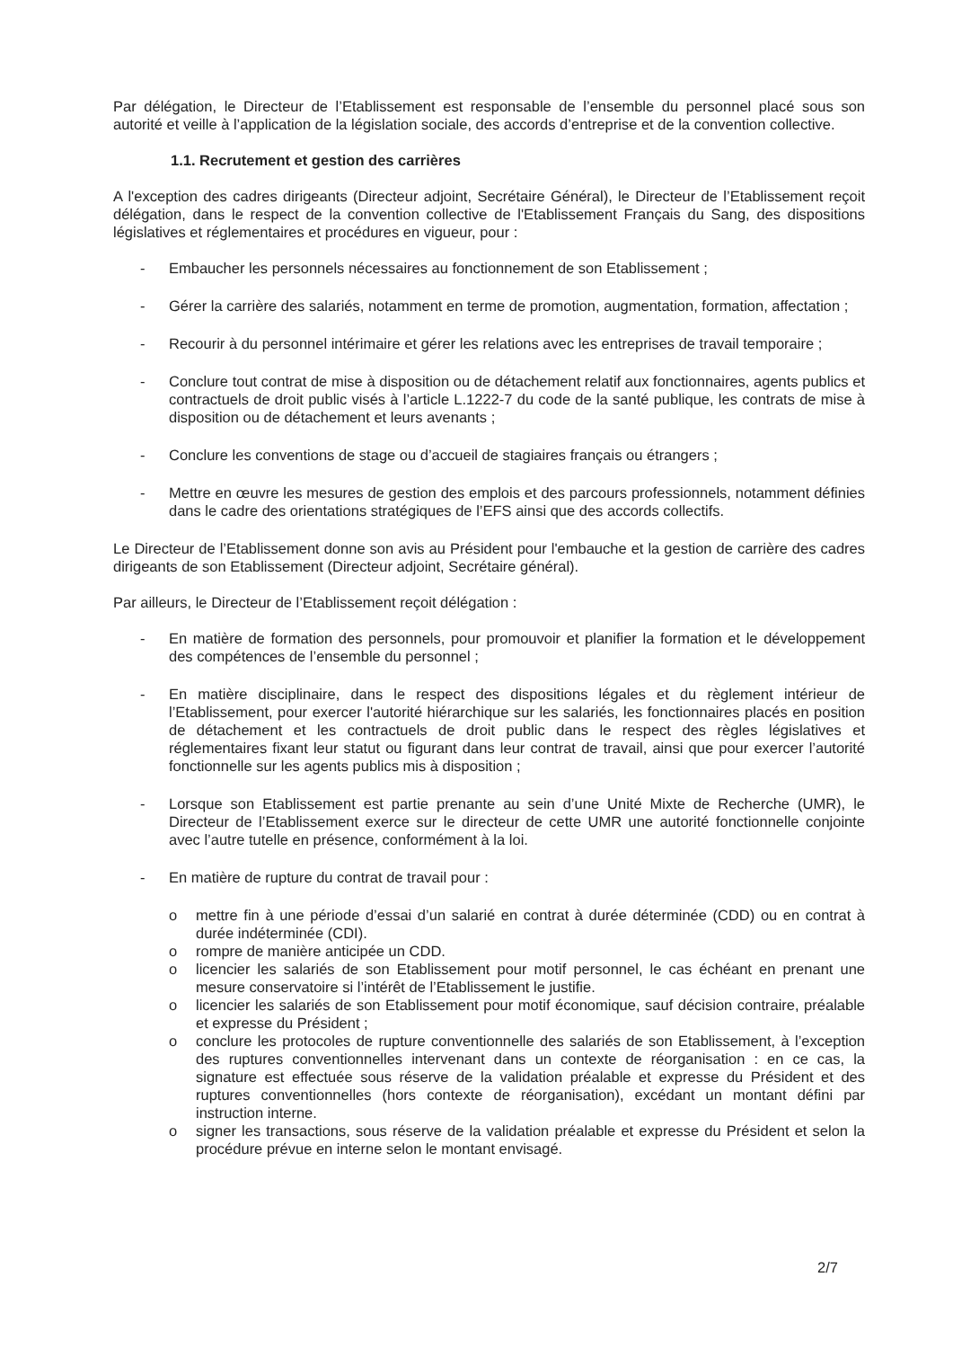Par délégation, le Directeur de l’Etablissement est responsable de l’ensemble du personnel placé sous son autorité et veille à l’application de la législation sociale, des accords d’entreprise et de la convention collective.
1.1. Recrutement et gestion des carrières
A l'exception des cadres dirigeants (Directeur adjoint, Secrétaire Général), le Directeur de l’Etablissement reçoit délégation, dans le respect de la convention collective de l'Etablissement Français du Sang, des dispositions législatives et réglementaires et procédures en vigueur, pour :
- Embaucher les personnels nécessaires au fonctionnement de son Etablissement ;
- Gérer la carrière des salariés, notamment en terme de promotion, augmentation, formation, affectation ;
- Recourir à du personnel intérimaire et gérer les relations avec les entreprises de travail temporaire ;
- Conclure tout contrat de mise à disposition ou de détachement relatif aux fonctionnaires, agents publics et contractuels de droit public visés à l’article L.1222-7 du code de la santé publique, les contrats de mise à disposition ou de détachement et leurs avenants ;
- Conclure les conventions de stage ou d’accueil de stagiaires français ou étrangers ;
- Mettre en œuvre les mesures de gestion des emplois et des parcours professionnels, notamment définies dans le cadre des orientations stratégiques de l’EFS ainsi que des accords collectifs.
Le Directeur de l’Etablissement donne son avis au Président pour l'embauche et la gestion de carrière des cadres dirigeants de son Etablissement (Directeur adjoint, Secrétaire général).
Par ailleurs, le Directeur de l’Etablissement reçoit délégation :
- En matière de formation des personnels, pour promouvoir et planifier la formation et le développement des compétences de l’ensemble du personnel ;
- En matière disciplinaire, dans le respect des dispositions légales et du règlement intérieur de l’Etablissement, pour exercer l'autorité hiérarchique sur les salariés, les fonctionnaires placés en position de détachement et les contractuels de droit public dans le respect des règles législatives et réglementaires fixant leur statut ou figurant dans leur contrat de travail, ainsi que pour exercer l’autorité fonctionnelle sur les agents publics mis à disposition ;
- Lorsque son Etablissement est partie prenante au sein d’une Unité Mixte de Recherche (UMR), le Directeur de l’Etablissement exerce sur le directeur de cette UMR une autorité fonctionnelle conjointe avec l’autre tutelle en présence, conformément à la loi.
- En matière de rupture du contrat de travail pour :
o mettre fin à une période d’essai d’un salarié en contrat à durée déterminée (CDD) ou en contrat à durée indéterminée (CDI).
o rompre de manière anticipée un CDD.
o licencier les salariés de son Etablissement pour motif personnel, le cas échéant en prenant une mesure conservatoire si l’intérêt de l’Etablissement le justifie.
o licencier les salariés de son Etablissement pour motif économique, sauf décision contraire, préalable et expresse du Président ;
o conclure les protocoles de rupture conventionnelle des salariés de son Etablissement, à l’exception des ruptures conventionnelles intervenant dans un contexte de réorganisation : en ce cas, la signature est effectuée sous réserve de la validation préalable et expresse du Président et des ruptures conventionnelles (hors contexte de réorganisation), excédant un montant défini par instruction interne.
o signer les transactions, sous réserve de la validation préalable et expresse du Président et selon la procédure prévue en interne selon le montant envisagé.
2/7